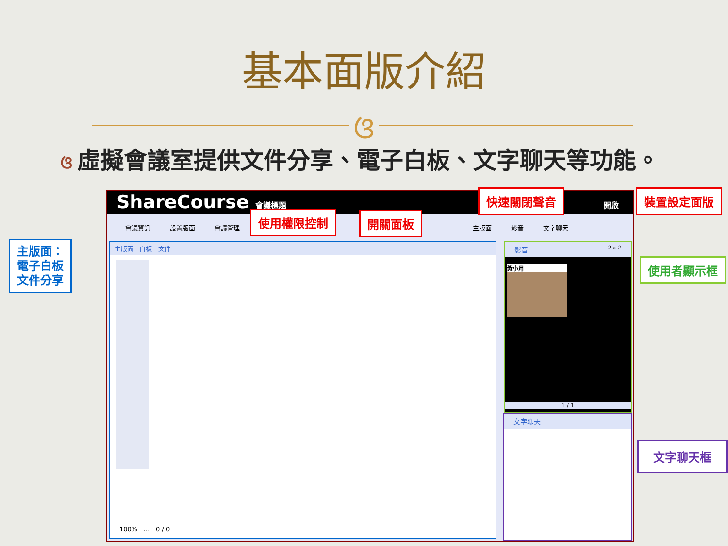基本面版介紹
ଓ
ଓ虛擬會議室提供文件分享、電子白板、文字聊天等功能。
ShareCourse 會議標題 開啟
會議資訊 設置版面 會議管理 主版面 影音 文字聊天
主版面 白板 文件
100% … 0 / 0
影音 2 x 2
黃小月
1 / 1
文字聊天
快速關閉聲音 裝置設定面版
使用權限控制 開關面板
主版面：
電子白板
文件分享
使用者顯示框
文字聊天框